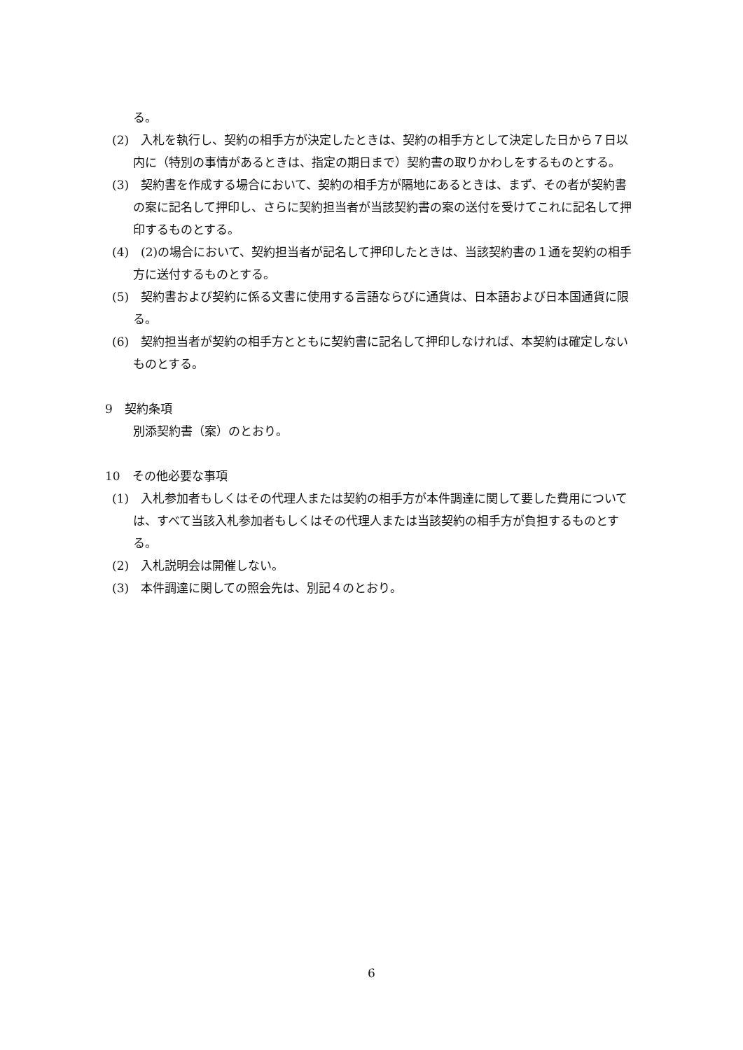る。
(2)　入札を執行し、契約の相手方が決定したときは、契約の相手方として決定した日から７日以内に（特別の事情があるときは、指定の期日まで）契約書の取りかわしをするものとする。
(3)　契約書を作成する場合において、契約の相手方が隔地にあるときは、まず、その者が契約書の案に記名して押印し、さらに契約担当者が当該契約書の案の送付を受けてこれに記名して押印するものとする。
(4)　(2)の場合において、契約担当者が記名して押印したときは、当該契約書の１通を契約の相手方に送付するものとする。
(5)　契約書および契約に係る文書に使用する言語ならびに通貨は、日本語および日本国通貨に限る。
(6)　契約担当者が契約の相手方とともに契約書に記名して押印しなければ、本契約は確定しないものとする。
9　契約条項
別添契約書（案）のとおり。
10　その他必要な事項
(1)　入札参加者もしくはその代理人または契約の相手方が本件調達に関して要した費用については、すべて当該入札参加者もしくはその代理人または当該契約の相手方が負担するものとする。
(2)　入札説明会は開催しない。
(3)　本件調達に関しての照会先は、別記４のとおり。
6